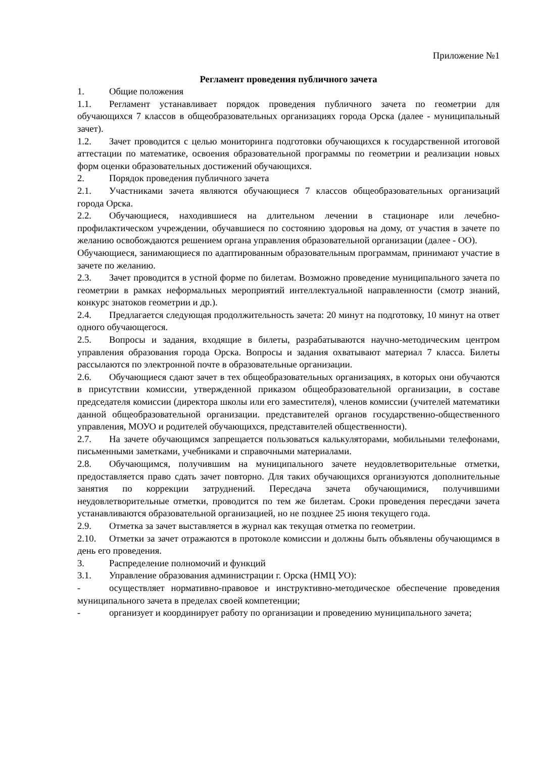Приложение №1
Регламент проведения публичного зачета
1. Общие положения
1.1. Регламент устанавливает порядок проведения публичного зачета по геометрии для обучающихся 7 классов в общеобразовательных организациях города Орска (далее - муниципальный зачет).
1.2. Зачет проводится с целью мониторинга подготовки обучающихся к государственной итоговой аттестации по математике, освоения образовательной программы по геометрии и реализации новых форм оценки образовательных достижений обучающихся.
2. Порядок проведения публичного зачета
2.1. Участниками зачета являются обучающиеся 7 классов общеобразовательных организаций города Орска.
2.2. Обучающиеся, находившиеся на длительном лечении в стационаре или лечебно-профилактическом учреждении, обучавшиеся по состоянию здоровья на дому, от участия в зачете по желанию освобождаются решением органа управления образовательной организации (далее - ОО).
Обучающиеся, занимающиеся по адаптированным образовательным программам, принимают участие в зачете по желанию.
2.3. Зачет проводится в устной форме по билетам. Возможно проведение муниципального зачета по геометрии в рамках неформальных мероприятий интеллектуальной направленности (смотр знаний, конкурс знатоков геометрии и др.).
2.4. Предлагается следующая продолжительность зачета: 20 минут на подготовку, 10 минут на ответ одного обучающегося.
2.5. Вопросы и задания, входящие в билеты, разрабатываются научно-методическим центром управления образования города Орска. Вопросы и задания охватывают материал 7 класса. Билеты рассылаются по электронной почте в образовательные организации.
2.6. Обучающиеся сдают зачет в тех общеобразовательных организациях, в которых они обучаются в присутствии комиссии, утвержденной приказом общеобразовательной организации, в составе председателя комиссии (директора школы или его заместителя), членов комиссии (учителей математики данной общеобразовательной организации. представителей органов государственно-общественного управления, МОУО и родителей обучающихся, представителей общественности).
2.7. На зачете обучающимся запрещается пользоваться калькуляторами, мобильными телефонами, письменными заметками, учебниками и справочными материалами.
2.8. Обучающимся, получившим на муниципального зачете неудовлетворительные отметки, предоставляется право сдать зачет повторно. Для таких обучающихся организуются дополнительные занятия по коррекции затруднений. Пересдача зачета обучающимися, получившими неудовлетворительные отметки, проводится по тем же билетам. Сроки проведения пересдачи зачета устанавливаются образовательной организацией, но не позднее 25 июня текущего года.
2.9. Отметка за зачет выставляется в журнал как текущая отметка по геометрии.
2.10. Отметки за зачет отражаются в протоколе комиссии и должны быть объявлены обучающимся в день его проведения.
3. Распределение полномочий и функций
3.1. Управление образования администрации г. Орска (НМЦ УО):
- осуществляет нормативно-правовое и инструктивно-методическое обеспечение проведения муниципального зачета в пределах своей компетенции;
- организует и координирует работу по организации и проведению муниципального зачета;